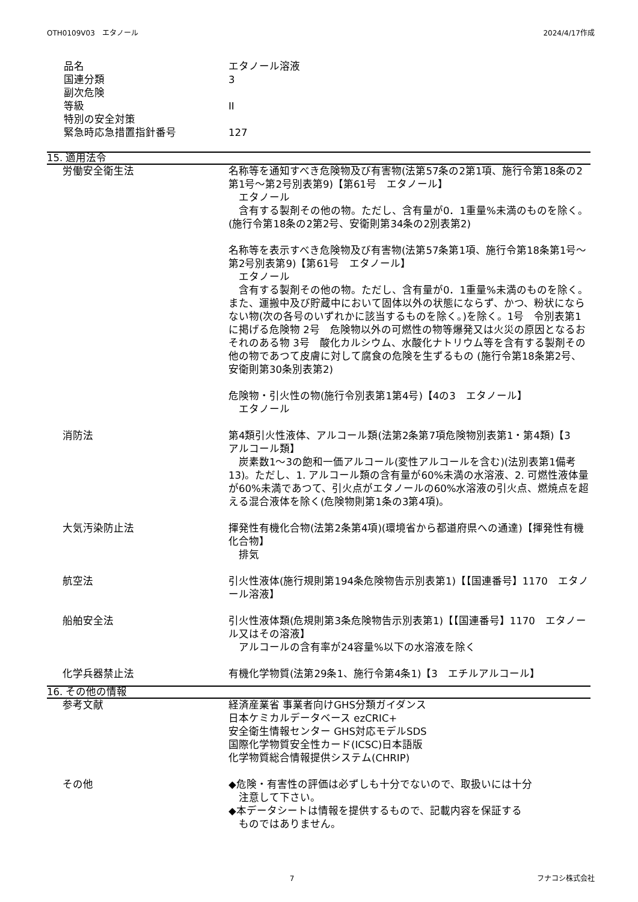OTH0109V03　エタノール 2024/4/17作成
品名 エタノール溶液
国連分類 3
副次危険
等級 II
特別の安全対策
緊急時応急措置指針番号 127
15. 適用法令
労働安全衛生法 名称等を通知すべき危険物及び有害物(法第57条の2第1項、施行令第18条の2第1号～第2号別表第9)【第61号　エタノール】
　エタノール
　含有する製剤その他の物。ただし、含有量が0．1重量%未満のものを除く。(施行令第18条の2第2号、安衛則第34条の2別表第2)
名称等を表示すべき危険物及び有害物(法第57条第1項、施行令第18条第1号～第2号別表第9)【第61号　エタノール】
　エタノール
　含有する製剤その他の物。ただし、含有量が0．1重量%未満のものを除く。また、運搬中及び貯蔵中において固体以外の状態にならず、かつ、粉状にならない物(次の各号のいずれかに該当するものを除く。)を除く。1号　令別表第1に掲げる危険物 2号　危険物以外の可燃性の物等爆発又は火災の原因となるおそれのある物 3号　酸化カルシウム、水酸化ナトリウム等を含有する製剤その他の物であつて皮膚に対して腐食の危険を生ずるもの (施行令第18条第2号、安衛則第30条別表第2)
危険物・引火性の物(施行令別表第1第4号)【4の3　エタノール】
　エタノール
消防法 第4類引火性液体、アルコール類(法第2条第7項危険物別表第1・第4類)【3　アルコール類】
　炭素数1～3の飽和一価アルコール(変性アルコールを含む)(法別表第1備考13)。ただし、1. アルコール類の含有量が60%未満の水溶液、2. 可燃性液体量が60%未満であつて、引火点がエタノールの60%水溶液の引火点、燃焼点を超える混合液体を除く(危険物則第1条の3第4項)。
大気汚染防止法 揮発性有機化合物(法第2条第4項)(環境省から都道府県への通達)【揮発性有機化合物】
　排気
航空法 引火性液体(施行規則第194条危険物告示別表第1)【【国連番号】1170　エタノール溶液】
船舶安全法 引火性液体類(危規則第3条危険物告示別表第1)【【国連番号】1170　エタノール又はその溶液】
　アルコールの含有率が24容量%以下の水溶液を除く
化学兵器禁止法 有機化学物質(法第29条1、施行令第4条1)【3　エチルアルコール】
16. その他の情報
参考文献 経済産業省 事業者向けGHS分類ガイダンス
日本ケミカルデータベース ezCRIC+
安全衛生情報センター GHS対応モデルSDS
国際化学物質安全性カード(ICSC)日本語版
化学物質総合情報提供システム(CHRIP)
その他 ◆危険・有害性の評価は必ずしも十分でないので、取扱いには十分
　注意して下さい。
◆本データシートは情報を提供するもので、記載内容を保証する
　ものではありません。
7 フナコシ株式会社